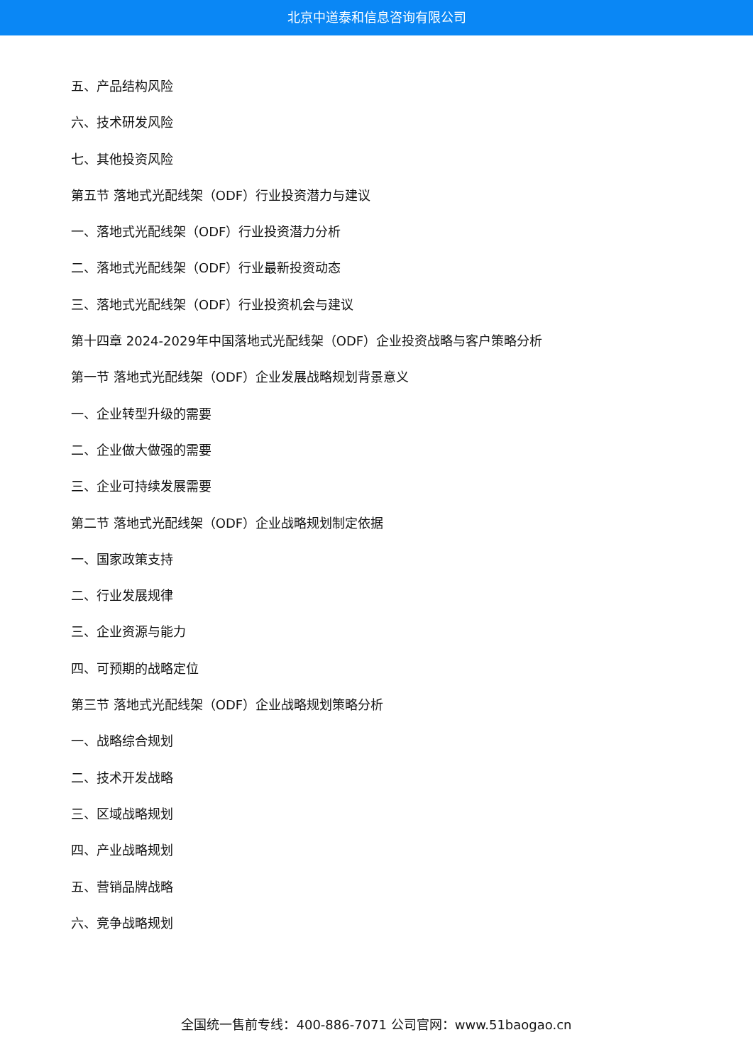北京中道泰和信息咨询有限公司
五、产品结构风险
六、技术研发风险
七、其他投资风险
第五节 落地式光配线架（ODF）行业投资潜力与建议
一、落地式光配线架（ODF）行业投资潜力分析
二、落地式光配线架（ODF）行业最新投资动态
三、落地式光配线架（ODF）行业投资机会与建议
第十四章 2024-2029年中国落地式光配线架（ODF）企业投资战略与客户策略分析
第一节 落地式光配线架（ODF）企业发展战略规划背景意义
一、企业转型升级的需要
二、企业做大做强的需要
三、企业可持续发展需要
第二节 落地式光配线架（ODF）企业战略规划制定依据
一、国家政策支持
二、行业发展规律
三、企业资源与能力
四、可预期的战略定位
第三节 落地式光配线架（ODF）企业战略规划策略分析
一、战略综合规划
二、技术开发战略
三、区域战略规划
四、产业战略规划
五、营销品牌战略
六、竞争战略规划
全国统一售前专线：400-886-7071 公司官网：www.51baogao.cn